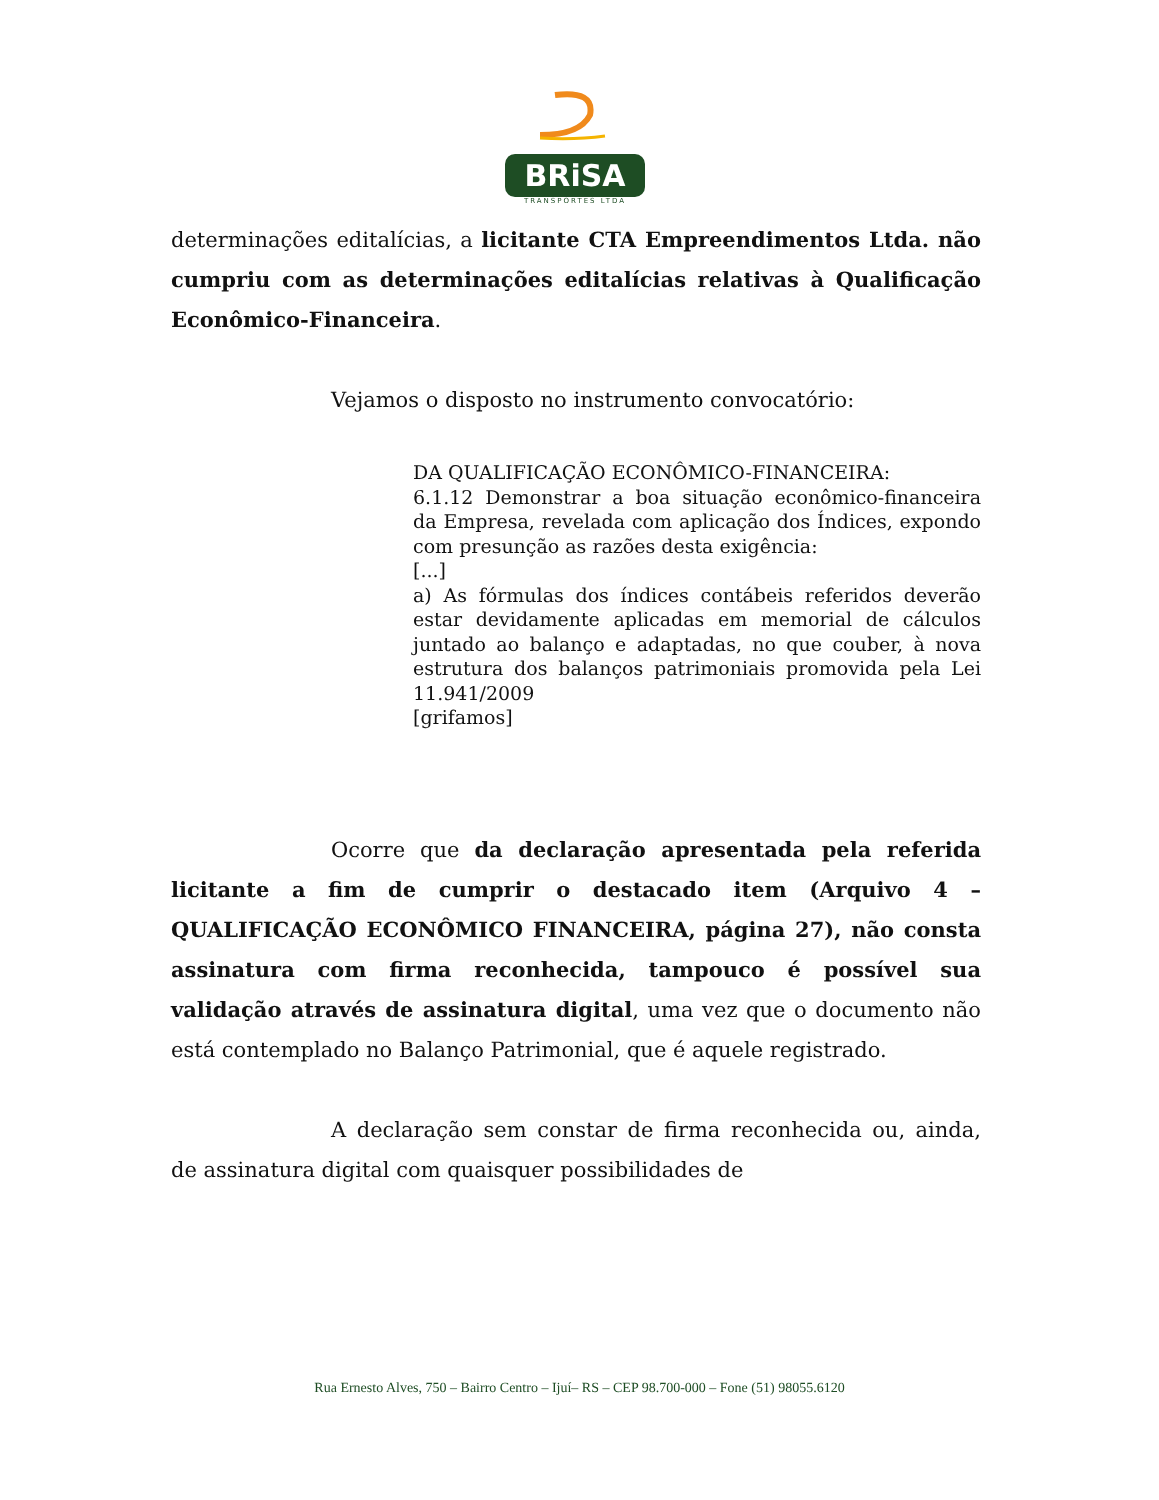BRiSA
TRANSPORTES LTDA
determinações editalícias, a licitante CTA Empreendimentos Ltda. não cumpriu com as determinações editalícias relativas à Qualificação Econômico-Financeira.
Vejamos o disposto no instrumento convocatório:
DA QUALIFICAÇÃO ECONÔMICO-FINANCEIRA:
6.1.12 Demonstrar a boa situação econômico-financeira da Empresa, revelada com aplicação dos Índices, expondo com presunção as razões desta exigência:
[...]
a) As fórmulas dos índices contábeis referidos deverão estar devidamente aplicadas em memorial de cálculos juntado ao balanço e adaptadas, no que couber, à nova estrutura dos balanços patrimoniais promovida pela Lei 11.941/2009
[grifamos]
Ocorre que da declaração apresentada pela referida licitante a fim de cumprir o destacado item (Arquivo 4 – QUALIFICAÇÃO ECONÔMICO FINANCEIRA, página 27), não consta assinatura com firma reconhecida, tampouco é possível sua validação através de assinatura digital, uma vez que o documento não está contemplado no Balanço Patrimonial, que é aquele registrado.
A declaração sem constar de firma reconhecida ou, ainda, de assinatura digital com quaisquer possibilidades de
Rua Ernesto Alves, 750 – Bairro Centro – Ijuí– RS – CEP 98.700-000 – Fone (51) 98055.6120